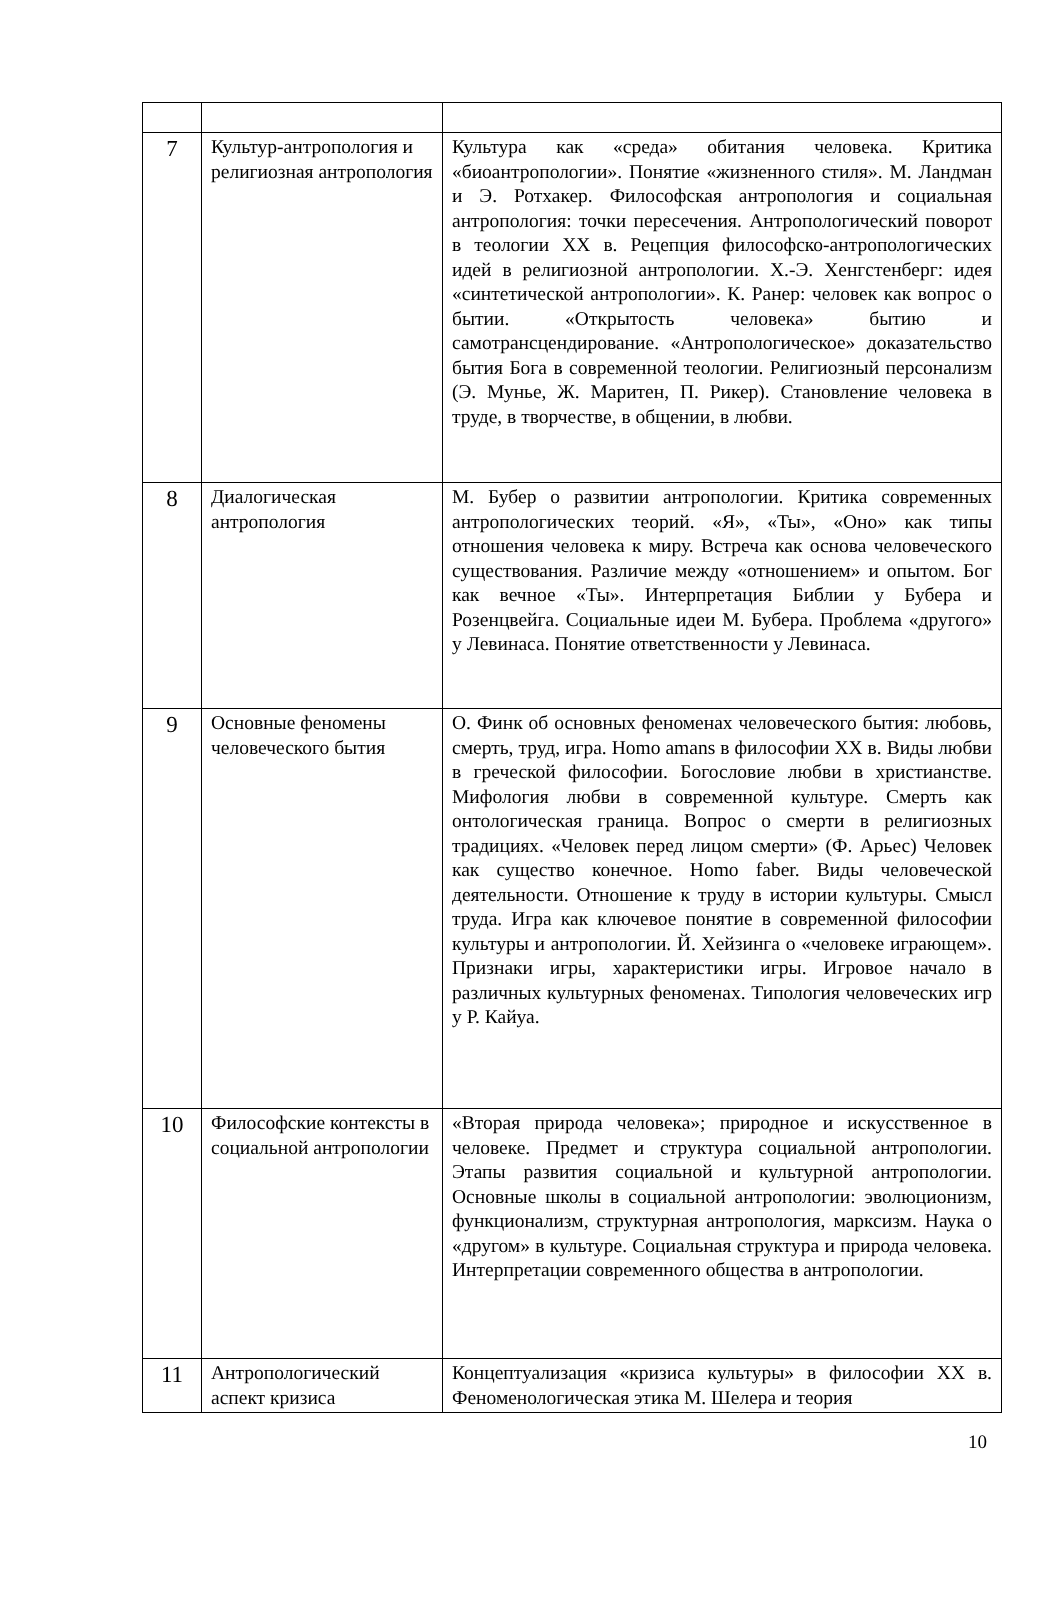| 7 | Культур-антропология и религиозная антропология | Культура как «среда» обитания человека. Критика «биоантропологии». Понятие «жизненного стиля». М. Ландман и Э. Ротхакер. Философская антропология и социальная антропология: точки пересечения. Антропологический поворот в теологии XX в. Рецепция философско-антропологических идей в религиозной антропологии. Х.-Э. Хенгстенберг: идея «синтетической антропологии». К. Ранер: человек как вопрос о бытии. «Открытость человека» бытию и самотрансцендирование. «Антропологическое» доказательство бытия Бога в современной теологии. Религиозный персонализм (Э. Мунье, Ж. Маритен, П. Рикер). Становление человека в труде, в творчестве, в общении, в любви. |
| 8 | Диалогическая антропология | М. Бубер о развитии антропологии. Критика современных антропологических теорий. «Я», «Ты», «Оно» как типы отношения человека к миру. Встреча как основа человеческого существования. Различие между «отношением» и опытом. Бог как вечное «Ты». Интерпретация Библии у Бубера и Розенцвейга. Социальные идеи М. Бубера. Проблема «другого» у Левинаса. Понятие ответственности у Левинаса. |
| 9 | Основные феномены человеческого бытия | О. Финк об основных феноменах человеческого бытия: любовь, смерть, труд, игра. Homo amans в философии XX в. Виды любви в греческой философии. Богословие любви в христианстве. Мифология любви в современной культуре. Смерть как онтологическая граница. Вопрос о смерти в религиозных традициях. «Человек перед лицом смерти» (Ф. Арьес) Человек как существо конечное. Homo faber. Виды человеческой деятельности. Отношение к труду в истории культуры. Смысл труда. Игра как ключевое понятие в современной философии культуры и антропологии. Й. Хейзинга о «человеке играющем». Признаки игры, характеристики игры. Игровое начало в различных культурных феноменах. Типология человеческих игр у Р. Кайуа. |
| 10 | Философские контексты в социальной антропологии | «Вторая природа человека»; природное и искусственное в человеке. Предмет и структура социальной антропологии. Этапы развития социальной и культурной антропологии. Основные школы в социальной антропологии: эволюционизм, функционализм, структурная антропология, марксизм. Наука о «другом» в культуре. Социальная структура и природа человека. Интерпретации современного общества в антропологии. |
| 11 | Антропологический аспект кризиса | Концептуализация «кризиса культуры» в философии XX в. Феноменологическая этика М. Шелера и теория |
10